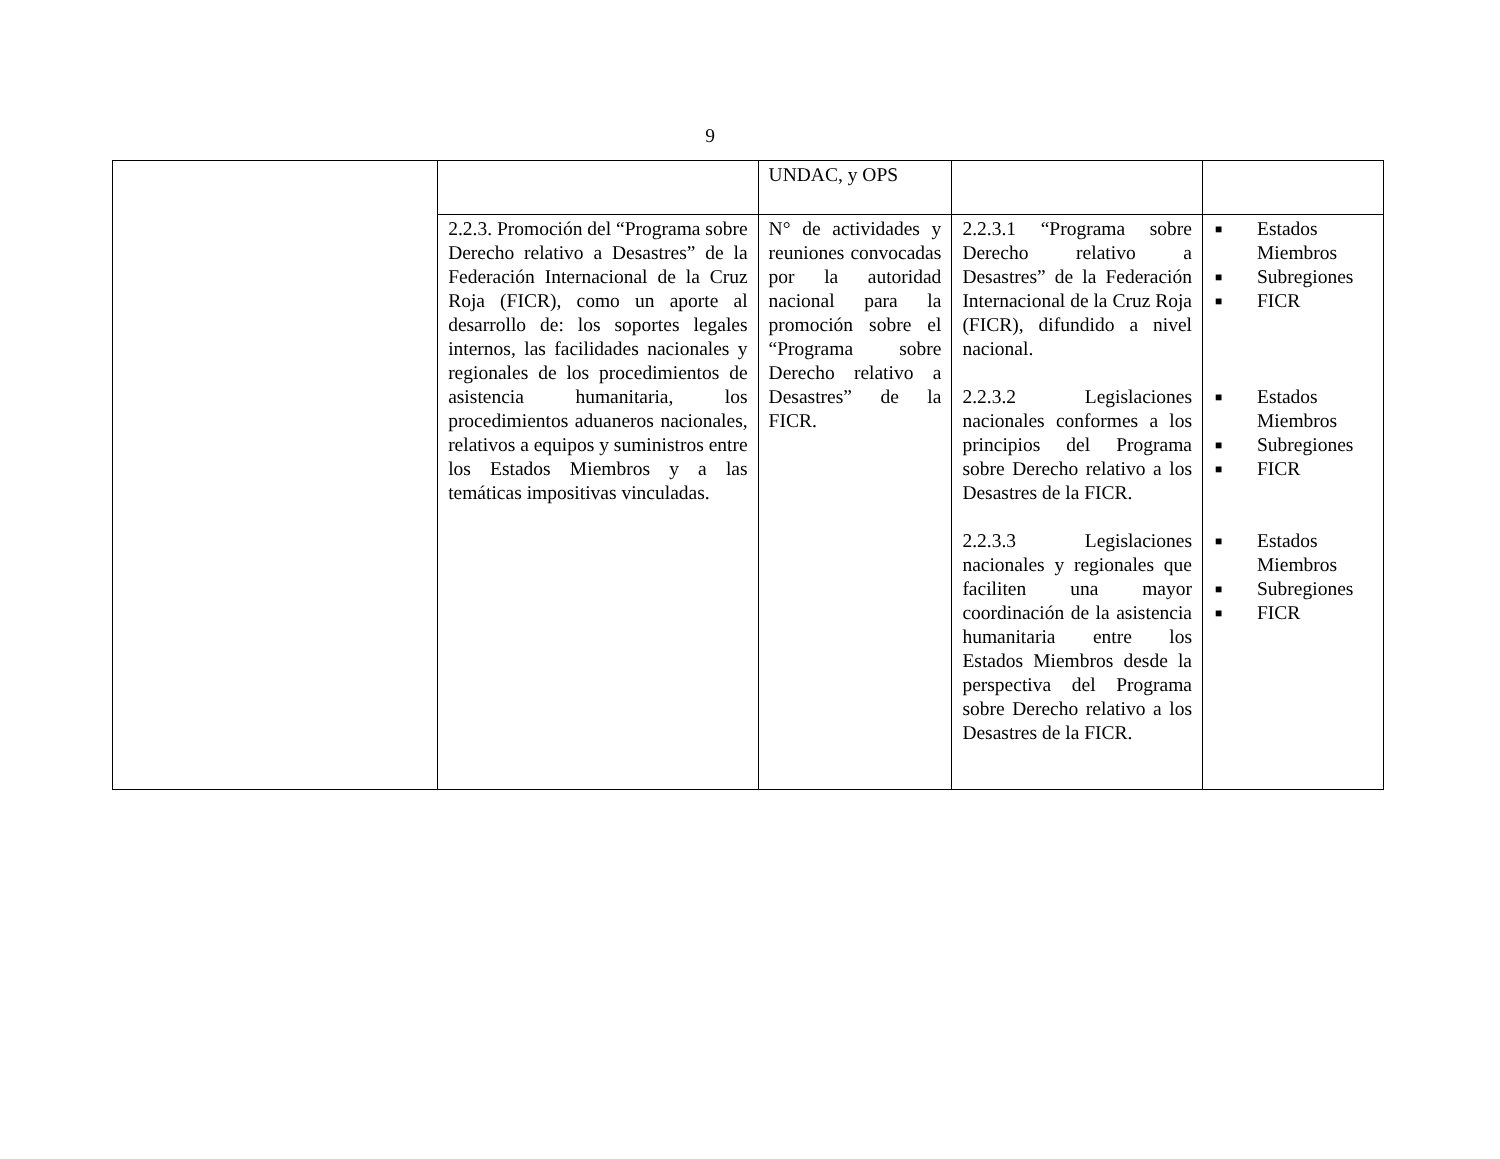9
| | | UNDAC, y OPS | | |
| | 2.2.3. Promoción del “Programa sobre Derecho relativo a Desastres” de la Federación Internacional de la Cruz Roja (FICR), como un aporte al desarrollo de: los soportes legales internos, las facilidades nacionales y regionales de los procedimientos de asistencia humanitaria, los procedimientos aduaneros nacionales, relativos a equipos y suministros entre los Estados Miembros y a las temáticas impositivas vinculadas. | N° de actividades y reuniones convocadas por la autoridad nacional para la promoción sobre el “Programa sobre Derecho relativo a Desastres” de la FICR. | 2.2.3.1 “Programa sobre Derecho relativo a Desastres” de la Federación Internacional de la Cruz Roja (FICR), difundido a nivel nacional. 2.2.3.2 Legislaciones nacionales conformes a los principios del Programa sobre Derecho relativo a los Desastres de la FICR. 2.2.3.3 Legislaciones nacionales y regionales que faciliten una mayor coordinación de la asistencia humanitaria entre los Estados Miembros desde la perspectiva del Programa sobre Derecho relativo a los Desastres de la FICR. | ■ Estados Miembros ■ Subregiones ■ FICR ■ Estados Miembros ■ Subregiones ■ FICR ■ Estados Miembros ■ Subregiones ■ FICR |